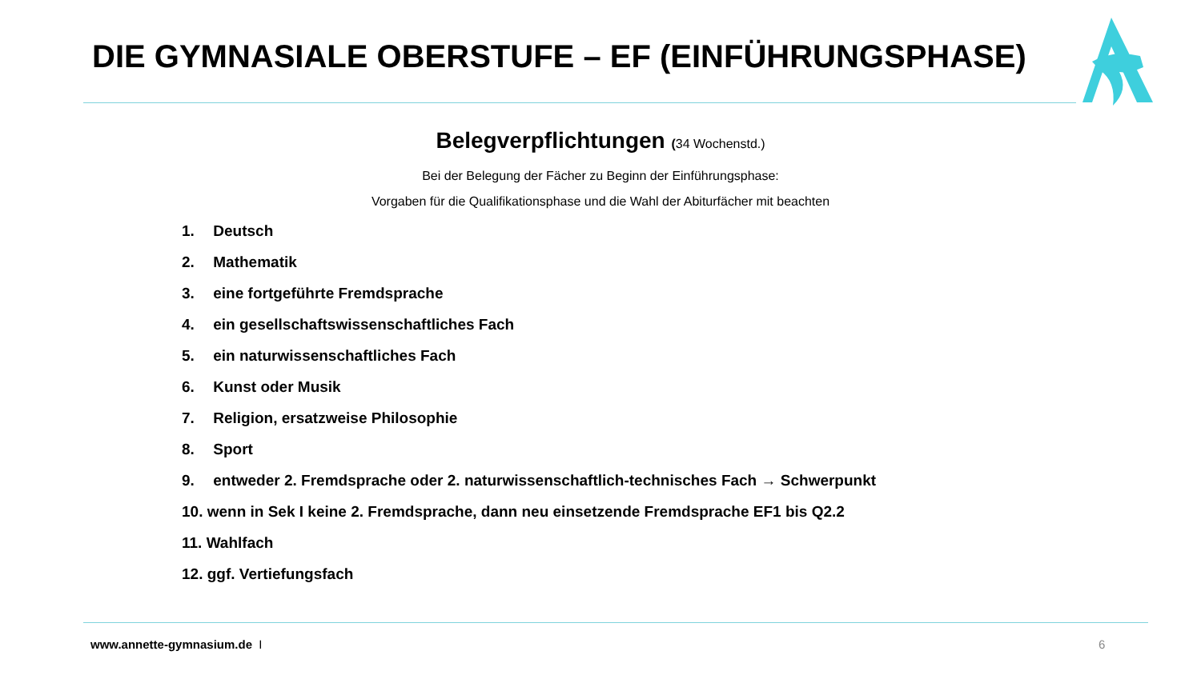DIE GYMNASIALE OBERSTUFE – EF (EINFÜHRUNGSPHASE)
Belegverpflichtungen (34 Wochenstd.)
Bei der Belegung der Fächer zu Beginn der Einführungsphase:
Vorgaben für die Qualifikationsphase und die Wahl der Abiturfächer mit beachten
1. Deutsch
2. Mathematik
3. eine fortgeführte Fremdsprache
4. ein gesellschaftswissenschaftliches Fach
5. ein naturwissenschaftliches Fach
6. Kunst oder Musik
7. Religion, ersatzweise Philosophie
8. Sport
9. entweder 2. Fremdsprache oder 2. naturwissenschaftlich-technisches Fach → Schwerpunkt
10. wenn in Sek I keine 2. Fremdsprache, dann neu einsetzende Fremdsprache EF1 bis Q2.2
11. Wahlfach
12. ggf. Vertiefungsfach
www.annette-gymnasium.de I 6